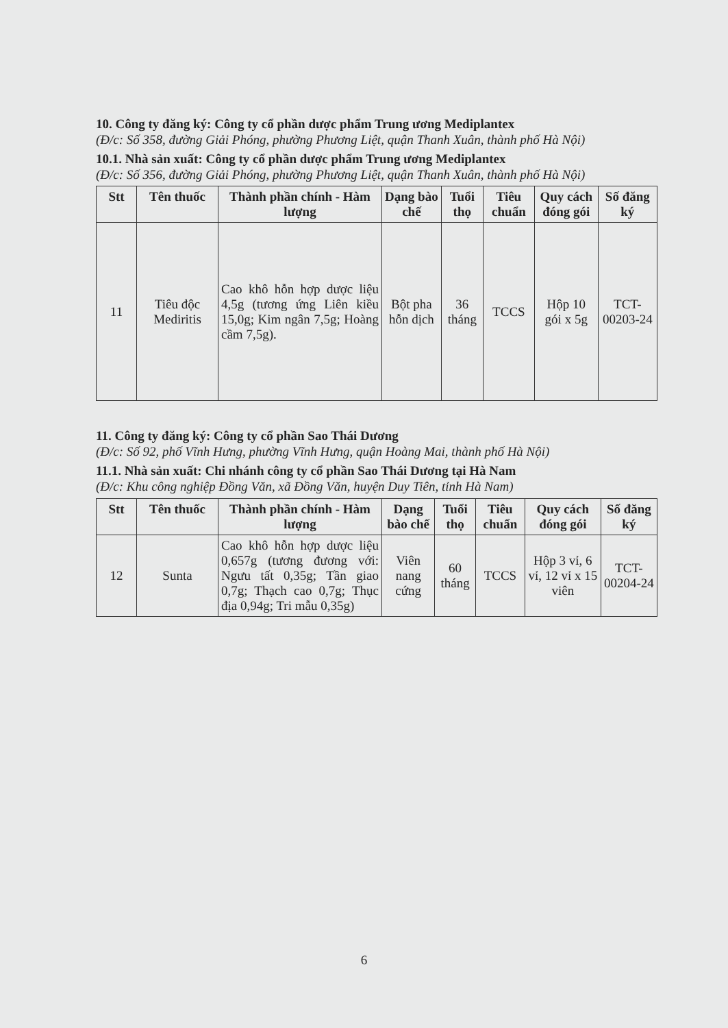10. Công ty đăng ký: Công ty cổ phần dược phẩm Trung ương Mediplantex
(Đ/c: Số 358, đường Giải Phóng, phường Phương Liệt, quận Thanh Xuân, thành phố Hà Nội)
10.1. Nhà sản xuất: Công ty cổ phần dược phẩm Trung ương Mediplantex
(Đ/c: Số 356, đường Giải Phóng, phường Phương Liệt, quận Thanh Xuân, thành phố Hà Nội)
| Stt | Tên thuốc | Thành phần chính - Hàm lượng | Dạng bào chế | Tuổi thọ | Tiêu chuẩn | Quy cách đóng gói | Số đăng ký |
| --- | --- | --- | --- | --- | --- | --- | --- |
| 11 | Tiêu độc Mediritis | Cao khô hỗn hợp dược liệu 4,5g (tương ứng Liên kiều 15,0g; Kim ngân 7,5g; Hoàng cầm 7,5g). | Bột pha hỗn dịch | 36 tháng | TCCS | Hộp 10 gói x 5g | TCT-00203-24 |
11. Công ty đăng ký: Công ty cổ phần Sao Thái Dương
(Đ/c: Số 92, phố Vĩnh Hưng, phường Vĩnh Hưng, quận Hoàng Mai, thành phố Hà Nội)
11.1. Nhà sản xuất: Chi nhánh công ty cổ phần Sao Thái Dương tại Hà Nam
(Đ/c: Khu công nghiệp Đồng Văn, xã Đồng Văn, huyện Duy Tiên, tỉnh Hà Nam)
| Stt | Tên thuốc | Thành phần chính - Hàm lượng | Dạng bào chế | Tuổi thọ | Tiêu chuẩn | Quy cách đóng gói | Số đăng ký |
| --- | --- | --- | --- | --- | --- | --- | --- |
| 12 | Sunta | Cao khô hỗn hợp dược liệu 0,657g (tương đương với: Ngưu tất 0,35g; Tần giao 0,7g; Thạch cao 0,7g; Thục địa 0,94g; Tri mẫu 0,35g) | Viên nang cứng | 60 tháng | TCCS | Hộp 3 vỉ, 6 vỉ, 12 vỉ x 15 viên | TCT-00204-24 |
6